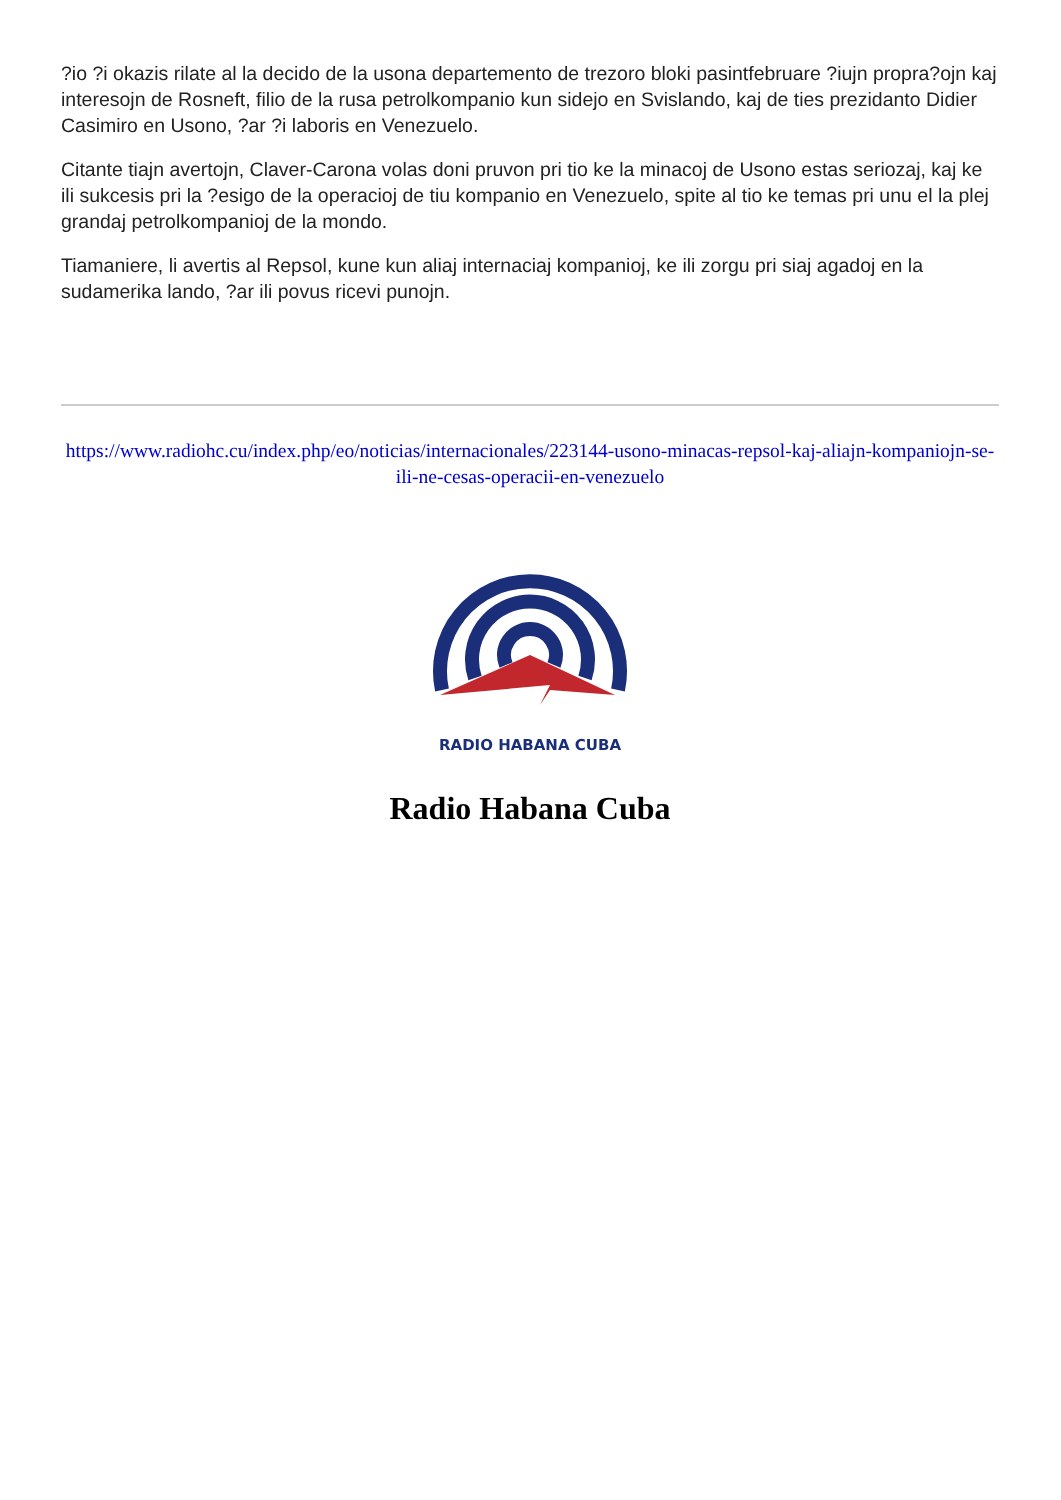?io ?i okazis rilate al la decido de la usona departemento de trezoro bloki pasintfebruare ?iujn propra?ojn kaj interesojn de Rosneft, filio de la rusa petrolkompanio kun sidejo en Svislando, kaj de ties prezidanto Didier Casimiro en Usono, ?ar ?i laboris en Venezuelo.
Citante tiajn avertojn, Claver-Carona volas doni pruvon pri tio ke la minacoj de Usono estas seriozaj, kaj ke ili sukcesis pri la ?esigo de la operacioj de tiu kompanio en Venezuelo, spite al tio ke temas pri unu el la plej grandaj petrolkompanioj de la mondo.
Tiamaniere, li avertis al Repsol, kune kun aliaj internaciaj kompanioj, ke ili zorgu pri siaj agadoj en la sudamerika lando, ?ar ili povus ricevi punojn.
https://www.radiohc.cu/index.php/eo/noticias/internacionales/223144-usono-minacas-repsol-kaj-aliajn-kompaniojn-se-ili-ne-cesas-operacii-en-venezuelo
RADIO HABANA CUBA
Radio Habana Cuba